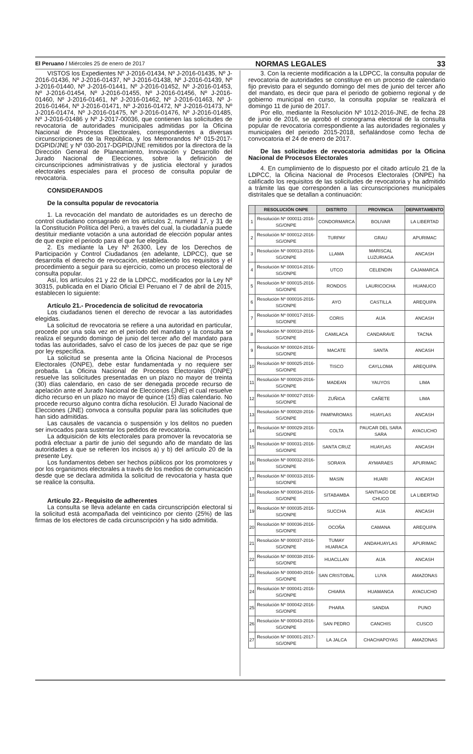El Peruano / Miércoles 25 de enero de 2017 NORMAS LEGALES 33
VISTOS los Expedientes Nº J-2016-01434, Nº J-2016-01435, Nº J-2016-01436, Nº J-2016-01437, Nº J-2016-01438, Nº J-2016-01439, Nº J-2016-01440, Nº J-2016-01441, Nº J-2016-01452, Nº J-2016-01453, Nº J-2016-01454, Nº J-2016-01455, Nº J-2016-01456, Nº J-2016-01460, Nº J-2016-01461, Nº J-2016-01462, Nº J-2016-01463, Nº J-2016-01464, Nº J-2016-01471, Nº J-2016-01472, Nº J-2016-01473, Nº J-2016-01474, Nº J-2016-01475, Nº J-2016-01476, Nº J-2016-01485, Nº J-2016-01486 y Nº J-2017-00036, que contienen las solicitudes de revocatoria de autoridades municipales admitidas por la Oficina Nacional de Procesos Electorales, correspondientes a diversas circunscripciones de la República, y los Memorandos Nº 015-2017-DGPID/JNE y Nº 030-2017-DGPID/JNE remitidos por la directora de la Dirección General de Planeamiento, Innovación y Desarrollo del Jurado Nacional de Elecciones, sobre la definición de circunscripciones administrativas y de justicia electoral y jurados electorales especiales para el proceso de consulta popular de revocatoria.
CONSIDERANDOS
De la consulta popular de revocatoria
1. La revocación del mandato de autoridades es un derecho de control ciudadano consagrado en los artículos 2, numeral 17, y 31 de la Constitución Política del Perú, a través del cual, la ciudadanía puede destituir mediante votación a una autoridad de elección popular antes de que expire el periodo para el que fue elegida.
2. Es mediante la Ley Nº 26300, Ley de los Derechos de Participación y Control Ciudadanos (en adelante, LDPCC), que se desarrolla el derecho de revocación, estableciendo los requisitos y el procedimiento a seguir para su ejercicio, como un proceso electoral de consulta popular.
Así, los artículos 21 y 22 de la LDPCC, modificados por la Ley Nº 30315, publicada en el Diario Oficial El Peruano el 7 de abril de 2015, establecen lo siguiente:
Artículo 21.- Procedencia de solicitud de revocatoria
Los ciudadanos tienen el derecho de revocar a las autoridades elegidas.
La solicitud de revocatoria se refiere a una autoridad en particular, procede por una sola vez en el período del mandato y la consulta se realiza el segundo domingo de junio del tercer año del mandato para todas las autoridades, salvo el caso de los jueces de paz que se rige por ley específica.
La solicitud se presenta ante la Oficina Nacional de Procesos Electorales (ONPE), debe estar fundamentada y no requiere ser probada. La Oficina Nacional de Procesos Electorales (ONPE) resuelve las solicitudes presentadas en un plazo no mayor de treinta (30) días calendario, en caso de ser denegada procede recurso de apelación ante el Jurado Nacional de Elecciones (JNE) el cual resuelve dicho recurso en un plazo no mayor de quince (15) días calendario. No procede recurso alguno contra dicha resolución. El Jurado Nacional de Elecciones (JNE) convoca a consulta popular para las solicitudes que han sido admitidas.
Las causales de vacancia o suspensión y los delitos no pueden ser invocados para sustentar los pedidos de revocatoria.
La adquisición de kits electorales para promover la revocatoria se podrá efectuar a partir de junio del segundo año de mandato de las autoridades a que se refieren los incisos a) y b) del artículo 20 de la presente Ley.
Los fundamentos deben ser hechos públicos por los promotores y por los organismos electorales a través de los medios de comunicación desde que se declara admitida la solicitud de revocatoria y hasta que se realice la consulta.
Artículo 22.- Requisito de adherentes
La consulta se lleva adelante en cada circunscripción electoral si la solicitud está acompañada del veinticinco por ciento (25%) de las firmas de los electores de cada circunscripción y ha sido admitida.
3. Con la reciente modificación a la LDPCC, la consulta popular de revocatoria de autoridades se constituye en un proceso de calendario fijo previsto para el segundo domingo del mes de junio del tercer año del mandato, es decir que para el periodo de gobierno regional y de gobierno municipal en curso, la consulta popular se realizará el domingo 11 de junio de 2017.
Por ello, mediante la Resolución Nº 1012-2016-JNE, de fecha 28 de junio de 2016, se aprobó el cronograma electoral de la consulta popular de revocatoria correspondiente a las autoridades regionales y municipales del periodo 2015-2018, señalándose como fecha de convocatoria el 24 de enero de 2017.
De las solicitudes de revocatoria admitidas por la Oficina Nacional de Procesos Electorales
4. En cumplimiento de lo dispuesto por el citado artículo 21 de la LDPCC, la Oficina Nacional de Procesos Electorales (ONPE) ha calificado los requisitos de las solicitudes de revocatoria y ha admitido a trámite las que corresponden a las circunscripciones municipales distritales que se detallan a continuación:
| | RESOLUCIÓN ONPE | DISTRITO | PROVINCIA | DEPARTAMENTO |
| --- | --- | --- | --- | --- |
| 1 | Resolución Nº 000011-2016-SG/ONPE | CONDORMARCA | BOLIVAR | LA LIBERTAD |
| 2 | Resolución Nº 000012-2016-SG/ONPE | TURPAY | GRAU | APURIMAC |
| 3 | Resolución Nº 000013-2016-SG/ONPE | LLAMA | MARISCAL LUZURIAGA | ANCASH |
| 4 | Resolución Nº 000014-2016-SG/ONPE | UTCO | CELENDIN | CAJAMARCA |
| 5 | Resolución Nº 000015-2016-SG/ONPE | RONDOS | LAURICOCHA | HUANUCO |
| 6 | Resolución Nº 000016-2016-SG/ONPE | AYO | CASTILLA | AREQUIPA |
| 7 | Resolución Nº 000017-2016-SG/ONPE | CORIS | AIJA | ANCASH |
| 8 | Resolución Nº 000018-2016-SG/ONPE | CAMILACA | CANDARAVE | TACNA |
| 9 | Resolución Nº 000024-2016-SG/ONPE | MACATE | SANTA | ANCASH |
| 10 | Resolución Nº 000025-2016-SG/ONPE | TISCO | CAYLLOMA | AREQUIPA |
| 11 | Resolución Nº 000026-2016-SG/ONPE | MADEAN | YAUYOS | LIMA |
| 12 | Resolución Nº 000027-2016-SG/ONPE | ZUÑIGA | CAÑETE | LIMA |
| 13 | Resolución Nº 000028-2016-SG/ONPE | PAMPAROMAS | HUAYLAS | ANCASH |
| 14 | Resolución Nº 000029-2016-SG/ONPE | COLTA | PAUCAR DEL SARA SARA | AYACUCHO |
| 15 | Resolución Nº 000031-2016-SG/ONPE | SANTA CRUZ | HUAYLAS | ANCASH |
| 16 | Resolución Nº 000032-2016-SG/ONPE | SORAYA | AYMARAES | APURIMAC |
| 17 | Resolución Nº 000033-2016-SG/ONPE | MASIN | HUARI | ANCASH |
| 18 | Resolución Nº 000034-2016-SG/ONPE | SITABAMBA | SANTIAGO DE CHUCO | LA LIBERTAD |
| 19 | Resolución Nº 000035-2016-SG/ONPE | SUCCHA | AIJA | ANCASH |
| 20 | Resolución Nº 000036-2016-SG/ONPE | OCOÑA | CAMANA | AREQUIPA |
| 21 | Resolución Nº 000037-2016-SG/ONPE | TUMAY HUARACA | ANDAHUAYLAS | APURIMAC |
| 22 | Resolución Nº 000038-2016-SG/ONPE | HUACLLAN | AIJA | ANCASH |
| 23 | Resolución Nº 000040-2016-SG/ONPE | SAN CRISTOBAL | LUYA | AMAZONAS |
| 24 | Resolución Nº 000041-2016-SG/ONPE | CHIARA | HUAMANGA | AYACUCHO |
| 25 | Resolución Nº 000042-2016-SG/ONPE | PHARA | SANDIA | PUNO |
| 26 | Resolución Nº 000043-2016-SG/ONPE | SAN PEDRO | CANCHIS | CUSCO |
| 27 | Resolución Nº 000001-2017-SG/ONPE | LA JALCA | CHACHAPOYAS | AMAZONAS |